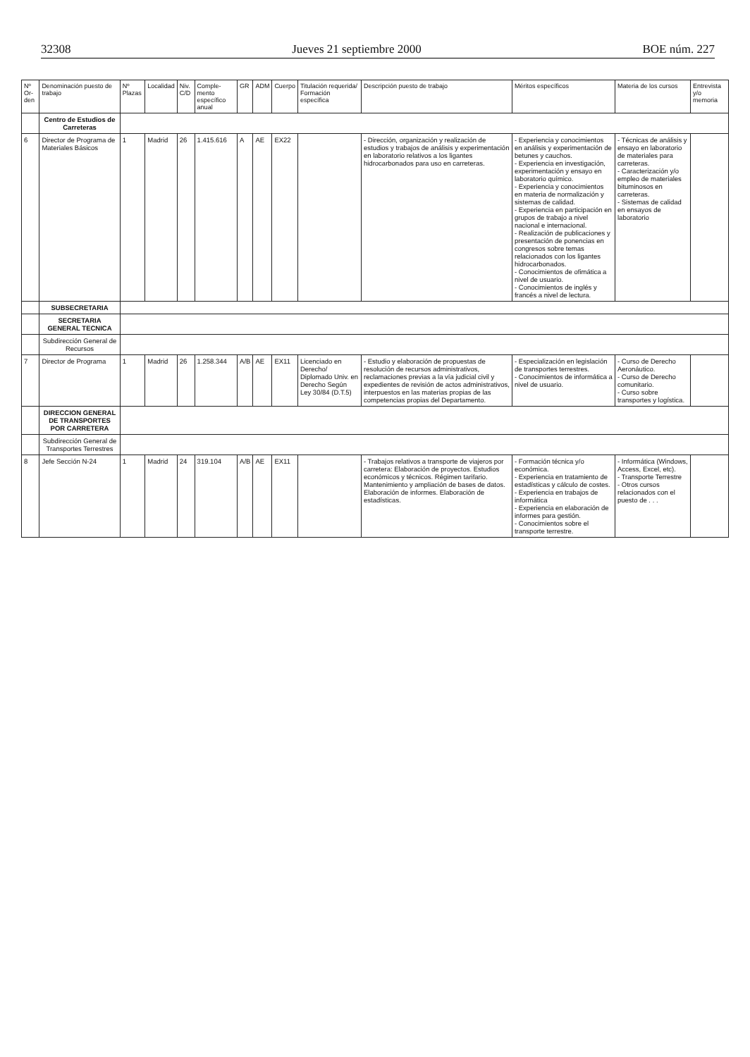32308 Jueves 21 septiembre 2000 BOE núm. 227
| Nº Or-den | Denominación puesto de trabajo | Nº Plazas | Localidad | Niv. C/D | Comple-mento específico anual | GR | ADM | Cuerpo | Titulación requerida/ Formación específica | Descripción puesto de trabajo | Méritos específicos | Materia de los cursos | Entrevista y/o memoria |
| --- | --- | --- | --- | --- | --- | --- | --- | --- | --- | --- | --- | --- | --- |
| | Centro de Estudios de Carreteras | | | | | | | | | | | | |
| 6 | Director de Programa de Materiales Básicos | 1 | Madrid | 26 | 1.415.616 | A | AE | EX22 | | - Dirección, organización y realización de estudios y trabajos de análisis y experimentación en laboratorio relativos a los ligantes hidrocarbonados para uso en carreteras. | - Experiencia y conocimientos en análisis y experimentación de betunes y cauchos. - Experiencia en investigación, experimentación y ensayo en laboratorio químico. - Experiencia y conocimientos en materia de normalización y sistemas de calidad. - Experiencia en participación en grupos de trabajo a nivel nacional e internacional. - Realización de publicaciones y presentación de ponencias en congresos sobre temas relacionados con los ligantes hidrocarbonados. - Conocimientos de ofimática a nivel de usuario. - Conocimientos de inglés y francés a nivel de lectura. | - Técnicas de análisis y ensayo en laboratorio de materiales para carreteras. - Caracterización y/o empleo de materiales bituminosos en carreteras. - Sistemas de calidad en ensayos de laboratorio | |
| | SUBSECRETARIA | | | | | | | | | | | | |
| | SECRETARIA GENERAL TECNICA | | | | | | | | | | | | |
| | Subdirección General de Recursos | | | | | | | | | | | | |
| 7 | Director de Programa | 1 | Madrid | 26 | 1.258.344 | A/B | AE | EX11 | Licenciado en Derecho/ Diplomado Univ. en Derecho Según Ley 30/84 (D.T.5) | - Estudio y elaboración de propuestas de resolución de recursos administrativos, reclamaciones previas a la vía judicial civil y expedientes de revisión de actos administrativos, interpuestos en las materias propias de las competencias propias del Departamento. | - Especialización en legislación de transportes terrestres. - Conocimientos de informática a nivel de usuario. | - Curso de Derecho Aeronáutico. - Curso de Derecho comunitario. - Curso sobre transportes y logística. | |
| | DIRECCION GENERAL DE TRANSPORTES POR CARRETERA | | | | | | | | | | | | |
| | Subdirección General de Transportes Terrestres | | | | | | | | | | | | |
| 8 | Jefe Sección N-24 | 1 | Madrid | 24 | 319.104 | A/B | AE | EX11 | | - Trabajos relativos a transporte de viajeros por carretera: Elaboración de proyectos. Estudios económicos y técnicos. Régimen tarifario. Mantenimiento y ampliación de bases de datos. Elaboración de informes. Elaboración de estadísticas. | - Formación técnica y/o económica. - Experiencia en tratamiento de estadísticas y cálculo de costes. - Experiencia en trabajos de informática - Experiencia en elaboración de informes para gestión. - Conocimientos sobre el transporte terrestre. | - Informática (Windows, Access, Excel, etc). - Transporte Terrestre - Otros cursos relacionados con el puesto de . . . | |